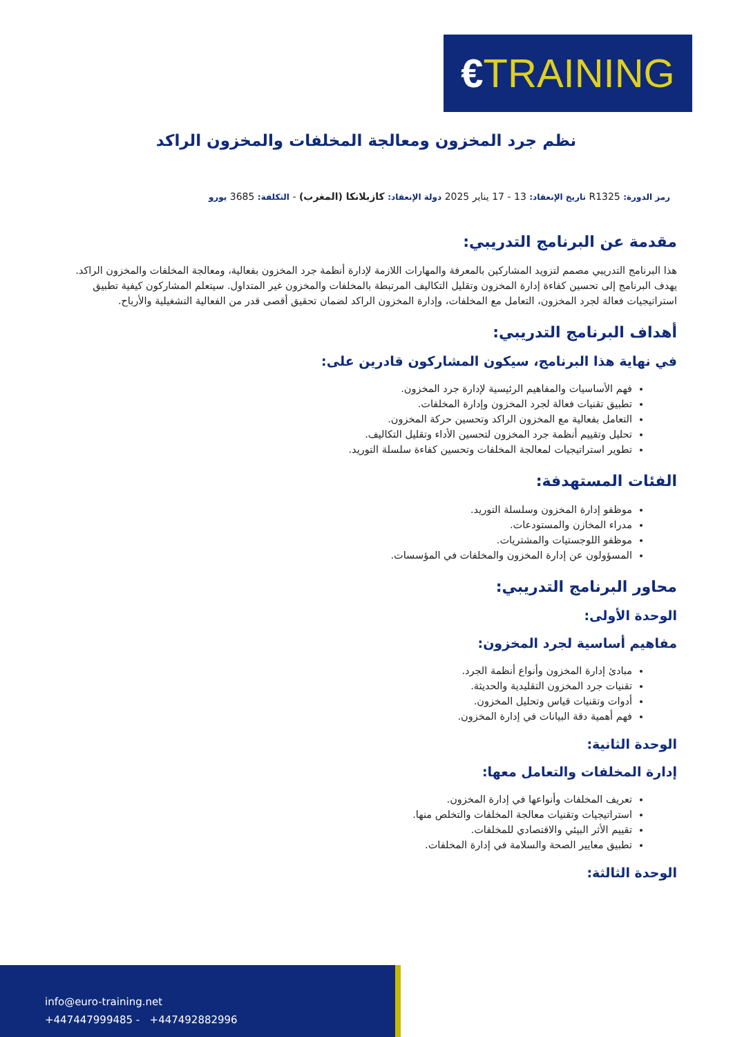€TRAINING
نظم جرد المخزون ومعالجة المخلفات والمخزون الراكد
رمز الدورة: R1325 تاريخ الإنعقاد: 13 - 17 يناير 2025 دولة الإنعقاد: كازبلانكا (المغرب) - التكلفة: 3685 يورو
مقدمة عن البرنامج التدريبي:
هذا البرنامج التدريبي مصمم لتزويد المشاركين بالمعرفة والمهارات اللازمة لإدارة أنظمة جرد المخزون بفعالية، ومعالجة المخلفات والمخزون الراكد. يهدف البرنامج إلى تحسين كفاءة إدارة المخزون وتقليل التكاليف المرتبطة بالمخلفات والمخزون غير المتداول. سيتعلم المشاركون كيفية تطبيق استراتيجيات فعالة لجرد المخزون، التعامل مع المخلفات، وإدارة المخزون الراكد لضمان تحقيق أقصى قدر من الفعالية التشغيلية والأرباح.
أهداف البرنامج التدريبي:
في نهاية هذا البرنامج، سيكون المشاركون قادرين على:
فهم الأساسيات والمفاهيم الرئيسية لإدارة جرد المخزون.
تطبيق تقنيات فعالة لجرد المخزون وإدارة المخلفات.
التعامل بفعالية مع المخزون الراكد وتحسين حركة المخزون.
تحليل وتقييم أنظمة جرد المخزون لتحسين الأداء وتقليل التكاليف.
تطوير استراتيجيات لمعالجة المخلفات وتحسين كفاءة سلسلة التوريد.
الفئات المستهدفة:
موظفو إدارة المخزون وسلسلة التوريد.
مدراء المخازن والمستودعات.
موظفو اللوجستيات والمشتريات.
المسؤولون عن إدارة المخزون والمخلفات في المؤسسات.
محاور البرنامج التدريبي:
الوحدة الأولى:
مفاهيم أساسية لجرد المخزون:
مبادئ إدارة المخزون وأنواع أنظمة الجرد.
تقنيات جرد المخزون التقليدية والحديثة.
أدوات وتقنيات قياس وتحليل المخزون.
فهم أهمية دقة البيانات في إدارة المخزون.
الوحدة الثانية:
إدارة المخلفات والتعامل معها:
تعريف المخلفات وأنواعها في إدارة المخزون.
استراتيجيات وتقنيات معالجة المخلفات والتخلص منها.
تقييم الأثر البيئي والاقتصادي للمخلفات.
تطبيق معايير الصحة والسلامة في إدارة المخلفات.
الوحدة الثالثة:
info@euro-training.net
+447447999485 - +447492882996